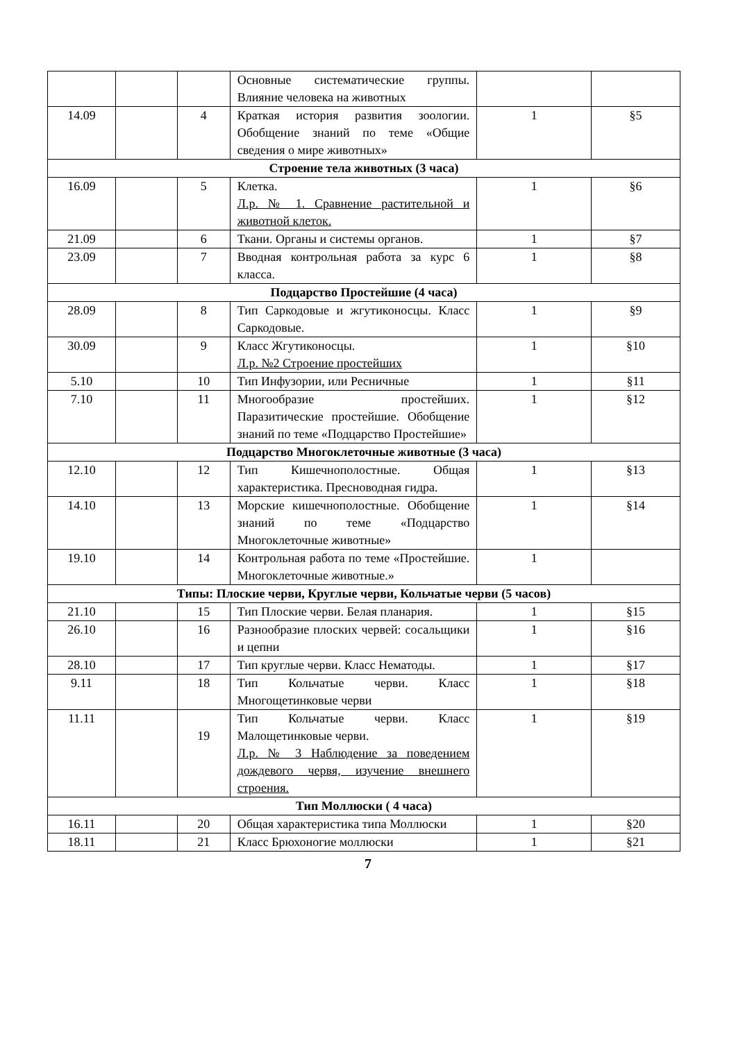| | | | Основные систематические группы. Влияние человека на животных | | |
| 14.09 | | 4 | Краткая история развития зоологии. Обобщение знаний по теме «Общие сведения о мире животных» | 1 | §5 |
| Строение тела животных (3 часа) | | | | | |
| 16.09 | | 5 | Клетка. Л.р. № 1. Сравнение растительной и животной клеток. | 1 | §6 |
| 21.09 | | 6 | Ткани. Органы и системы органов. | 1 | §7 |
| 23.09 | | 7 | Вводная контрольная работа за курс 6 класса. | 1 | §8 |
| Подцарство Простейшие (4 часа) | | | | | |
| 28.09 | | 8 | Тип Саркодовые и жгутиконосцы. Класс Саркодовые. | 1 | §9 |
| 30.09 | | 9 | Класс Жгутиконосцы. Л.р. №2 Строение простейших | 1 | §10 |
| 5.10 | | 10 | Тип Инфузории, или Ресничные | 1 | §11 |
| 7.10 | | 11 | Многообразие простейших. Паразитические простейшие. Обобщение знаний по теме «Подцарство Простейшие» | 1 | §12 |
| Подцарство Многоклеточные животные (3 часа) | | | | | |
| 12.10 | | 12 | Тип Кишечнополостные. Общая характеристика. Пресноводная гидра. | 1 | §13 |
| 14.10 | | 13 | Морские кишечнополостные. Обобщение знаний по теме «Подцарство Многоклеточные животные» | 1 | §14 |
| 19.10 | | 14 | Контрольная работа по теме «Простейшие. Многоклеточные животные.» | 1 | |
| Типы: Плоские черви, Круглые черви, Кольчатые черви (5 часов) | | | | | |
| 21.10 | | 15 | Тип Плоские черви. Белая планария. | 1 | §15 |
| 26.10 | | 16 | Разнообразие плоских червей: сосальщики и цепни | 1 | §16 |
| 28.10 | | 17 | Тип круглые черви. Класс Нематоды. | 1 | §17 |
| 9.11 | | 18 | Тип Кольчатые черви. Класс Многощетинковые черви | 1 | §18 |
| 11.11 | | 19 | Тип Кольчатые черви. Класс Малощетинковые черви. Л.р. № 3 Наблюдение за поведением дождевого червя, изучение внешнего строения. | 1 | §19 |
| Тип Моллюски ( 4 часа) | | | | | |
| 16.11 | | 20 | Общая характеристика типа Моллюски | 1 | §20 |
| 18.11 | | 21 | Класс Брюхоногие моллюски | 1 | §21 |
7